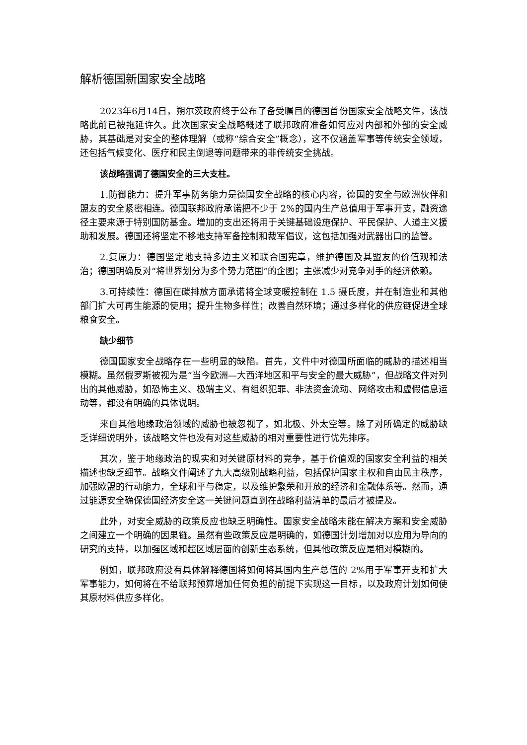解析德国新国家安全战略
2023年6月14日，朔尔茨政府终于公布了备受瞩目的德国首份国家安全战略文件，该战略此前已被拖延许久。此次国家安全战略概述了联邦政府准备如何应对内部和外部的安全威胁，其基础是对安全的整体理解（或称“综合安全”概念），这不仅涵盖军事等传统安全领域，还包括气候变化、医疗和民主倒退等问题带来的非传统安全挑战。
该战略强调了德国安全的三大支柱。
1.防御能力：提升军事防务能力是德国安全战略的核心内容，德国的安全与欧洲伙伴和盟友的安全紧密相连。德国联邦政府承诺把不少于 2%的国内生产总值用于军事开支，融资途径主要来源于特别国防基金。增加的支出还将用于关键基础设施保护、平民保护、人道主义援助和发展。德国还将坚定不移地支持军备控制和裁军倡议，这包括加强对武器出口的监管。
2.复原力：德国坚定地支持多边主义和联合国宪章，维护德国及其盟友的价值观和法治；德国明确反对“将世界划分为多个势力范围”的企图；主张减少对竞争对手的经济依赖。
3.可持续性：德国在碳排放方面承诺将全球变暖控制在 1.5 摄氏度，并在制造业和其他部门扩大可再生能源的使用；提升生物多样性；改善自然环境；通过多样化的供应链促进全球粮食安全。
缺少细节
德国国家安全战略存在一些明显的缺陷。首先，文件中对德国所面临的威胁的描述相当模糊。虽然俄罗斯被视为是“当今欧洲—大西洋地区和平与安全的最大威胁”，但战略文件对列出的其他威胁，如恐怖主义、极端主义、有组织犯罪、非法资金流动、网络攻击和虚假信息运动等，都没有明确的具体说明。
来自其他地缘政治领域的威胁也被忽视了，如北极、外太空等。除了对所确定的威胁缺乏详细说明外，该战略文件也没有对这些威胁的相对重要性进行优先排序。
其次，鉴于地缘政治的现实和对关键原材料的竞争，基于价值观的国家安全利益的相关描述也缺乏细节。战略文件阐述了九大高级别战略利益，包括保护国家主权和自由民主秩序，加强欧盟的行动能力，全球和平与稳定，以及维护繁荣和开放的经济和金融体系等。然而，通过能源安全确保德国经济安全这一关键问题直到在战略利益清单的最后才被提及。
此外，对安全威胁的政策反应也缺乏明确性。国家安全战略未能在解决方案和安全威胁之间建立一个明确的因果链。虽然有些政策反应是明确的，如德国计划增加对以应用为导向的研究的支持，以加强区域和超区域层面的创新生态系统，但其他政策反应是相对模糊的。
例如，联邦政府没有具体解释德国将如何将其国内生产总值的 2%用于军事开支和扩大军事能力，如何将在不给联邦预算增加任何负担的前提下实现这一目标，以及政府计划如何使其原材料供应多样化。